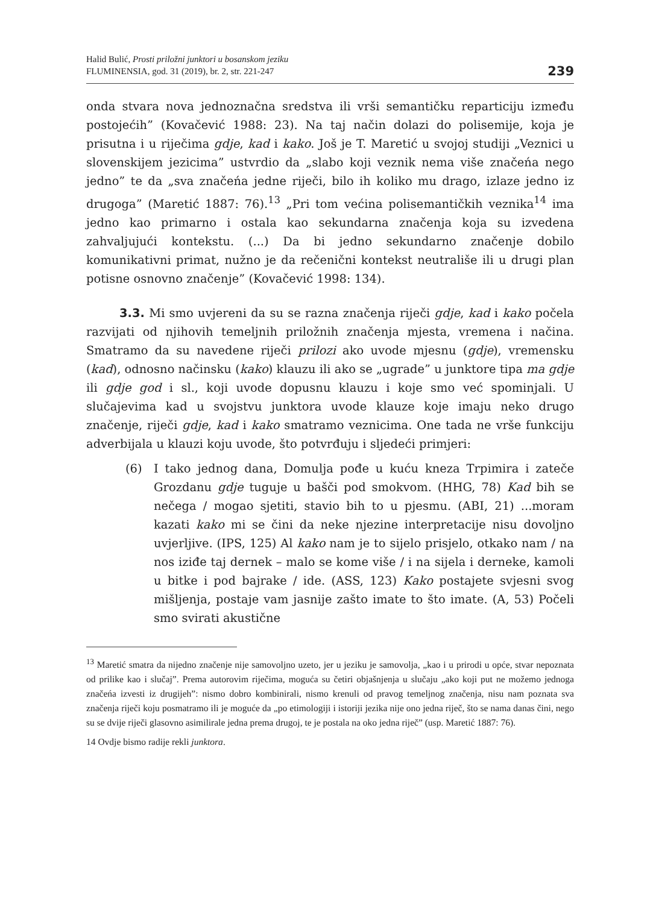Halid Bulić, Prosti priložni junktori u bosanskom jeziku
FLUMINENSIA, god. 31 (2019), br. 2, str. 221-247
239
onda stvara nova jednoznačna sredstva ili vrši semantičku reparticiju između postojećih” (Kovačević 1988: 23). Na taj način dolazi do polisemije, koja je prisutna i u riječima gdje, kad i kako. Još je T. Maretić u svojoj studiji „Veznici u slovenskijem jezicima” ustvrdio da „slabo koji veznik nema više značeńa nego jedno” te da „sva značeńa jedne riječi, bilo ih koliko mu drago, izlaze jedno iz drugoga” (Maretić 1887: 76).<sup>13</sup> „Pri tom većina polisemantičkih veznika<sup>14</sup> ima jedno kao primarno i ostala kao sekundarna značenja koja su izvedena zahvaljujući kontekstu. (...) Da bi jedno sekundarno značenje dobilo komunikativni primat, nužno je da rečenični kontekst neutrališe ili u drugi plan potisne osnovno značenje” (Kovačević 1998: 134).
3.3. Mi smo uvjereni da su se razna značenja riječi gdje, kad i kako počela razvijati od njihovih temeljnih priložnih značenja mjesta, vremena i načina. Smatramo da su navedene riječi prilozi ako uvode mjesnu (gdje), vremensku (kad), odnosno načinsku (kako) klauzu ili ako se „ugrade” u junktore tipa ma gdje ili gdje god i sl., koji uvode dopusnu klauzu i koje smo već spominjali. U slučajevima kad u svojstvu junktora uvode klauze koje imaju neko drugo značenje, riječi gdje, kad i kako smatramo veznicima. One tada ne vrše funkciju adverbijala u klauzi koju uvode, što potvrđuju i sljedeći primjeri:
(6) I tako jednog dana, Domulja pođe u kuću kneza Trpimira i zateče Grozdanu gdje tuguje u bašči pod smokvom. (HHG, 78) Kad bih se nečega / mogao sjetiti, stavio bih to u pjesmu. (ABI, 21) ...moram kazati kako mi se čini da neke njezine interpretacije nisu dovoljno uvjerljive. (IPS, 125) Al kako nam je to sijelo prisjelo, otkako nam / na nos iziđe taj dernek – malo se kome više / i na sijela i derneke, kamoli u bitke i pod bajrake / ide. (ASS, 123) Kako postajete svjesni svog mišljenja, postaje vam jasnije zašto imate to što imate. (A, 53) Počeli smo svirati akustične
<sup>13</sup> Maretić smatra da nijedno značenje nije samovoljno uzeto, jer u jeziku je samovolja, „kao i u prirodi u opće, stvar nepoznata od prilike kao i slučaj”. Prema autorovim riječima, moguća su četiri objašnjenja u slučaju „ako koji put ne možemo jednoga značeńa izvesti iz drugijeh”: nismo dobro kombinirali, nismo krenuli od pravog temeljnog značenja, nisu nam poznata sva značenja riječi koju posmatramo ili je moguće da „po etimologiji i istoriji jezika nije ono jedna riječ, što se nama danas čini, nego su se dvije riječi glasovno asimilirale jedna prema drugoj, te je postala na oko jedna riječ” (usp. Maretić 1887: 76).
14 Ovdje bismo radije rekli junktora.